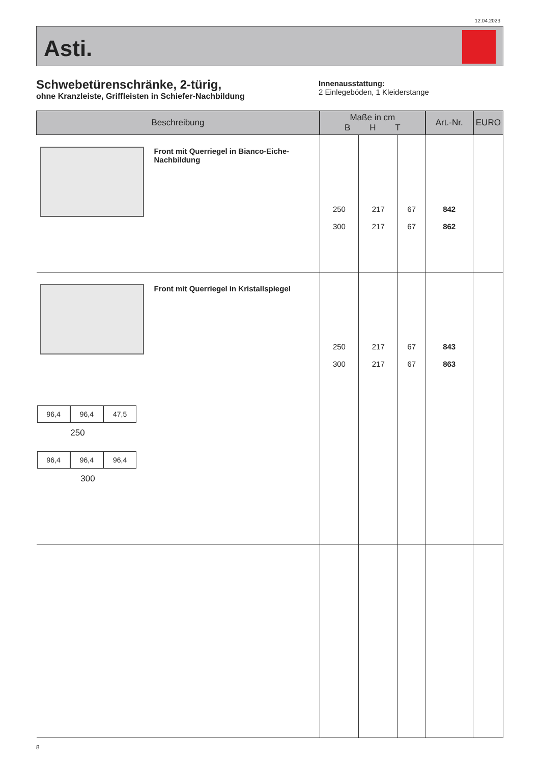12.04.2023
Asti.
Schwebetürenschränke, 2-türig,
ohne Kranzleiste, Griffleisten in Schiefer-Nachbildung
Innenausstattung:
2 Einlegeböden, 1 Kleiderstange
| Beschreibung | Maße in cm B H T | | | Art.-Nr. | EURO |
| --- | --- | --- | --- | --- | --- |
| Front mit Querriegel in Bianco-Eiche-Nachbildung | 250 300 | 217 217 | 67 67 | 842 862 | |
| Front mit Querriegel in Kristallspiegel 96,4 96,4 47,5 250 96,4 96,4 96,4 300 | 250 300 | 217 217 | 67 67 | 843 863 | |
8